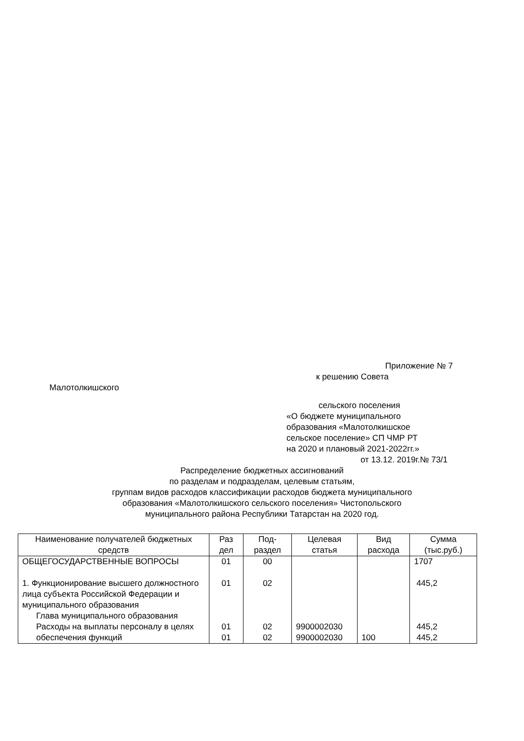Приложение № 7
к решению Совета
Малотолкишского
сельского поселения
«О бюджете муниципального
образования «Малотолкишское
сельское поселение» СП ЧМР РТ
на 2020 и плановый 2021-2022гг.»
от 13.12. 2019г.№ 73/1
Распределение бюджетных ассигнований
по разделам и подразделам, целевым статьям,
группам видов расходов классификации расходов бюджета муниципального
образования «Малотолкишского сельского поселения» Чистопольского
муниципального района Республики Татарстан на 2020 год.
| Наименование получателей бюджетных средств | Раз дел | Под-раздел | Целевая статья | Вид расхода | Сумма (тыс.руб.) |
| --- | --- | --- | --- | --- | --- |
| ОБЩЕГОСУДАРСТВЕННЫЕ ВОПРОСЫ 1. Функционирование высшего должностного лица субъекта Российской Федерации и муниципального образования Глава муниципального образования Расходы на выплаты персоналу в целях обеспечения функций | 01 01 01 01 | 00 02 02 02 | 9900002030 9900002030 | 100 | 1707 445,2 445,2 445,2 |